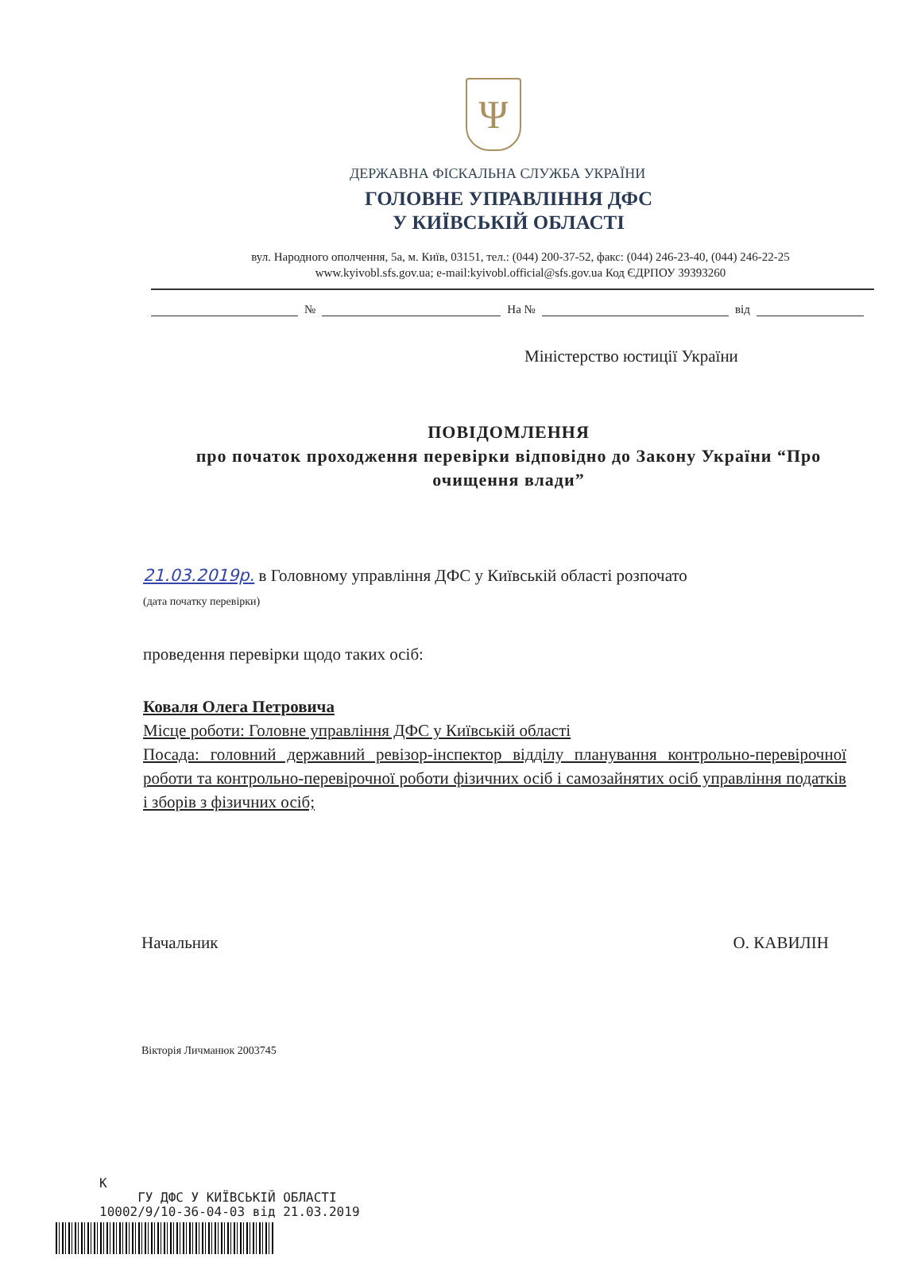Ψ
ДЕРЖАВНА ФІСКАЛЬНА СЛУЖБА УКРАЇНИ
ГОЛОВНЕ УПРАВЛІННЯ ДФС
У КИЇВСЬКІЙ ОБЛАСТІ
вул. Народного ополчення, 5а, м. Київ, 03151, тел.: (044) 200-37-52, факс: (044) 246-23-40, (044) 246-22-25
www.kyivobl.sfs.gov.ua; e-mail:kyivobl.official@sfs.gov.ua Код ЄДРПОУ 39393260
№ На № від
Міністерство юстиції України
ПОВІДОМЛЕННЯ
про початок проходження перевірки відповідно до Закону України “Про очищення влади”
21.03.2019р. в Головному управління ДФС у Київській області розпочато
(дата початку перевірки)
проведення перевірки щодо таких осіб:
Коваля Олега Петровича
Місце роботи: Головне управління ДФС у Київській області
Посада: головний державний ревізор-інспектор відділу планування контрольно-перевірочної роботи та контрольно-перевірочної роботи фізичних осіб і самозайнятих осіб управління податків і зборів з фізичних осіб;
Начальник О. КАВИЛІН
Вікторія Личманюк 2003745
K
ГУ ДФС У КИЇВСЬКІЙ ОБЛАСТІ
10002/9/10-36-04-03 від 21.03.2019